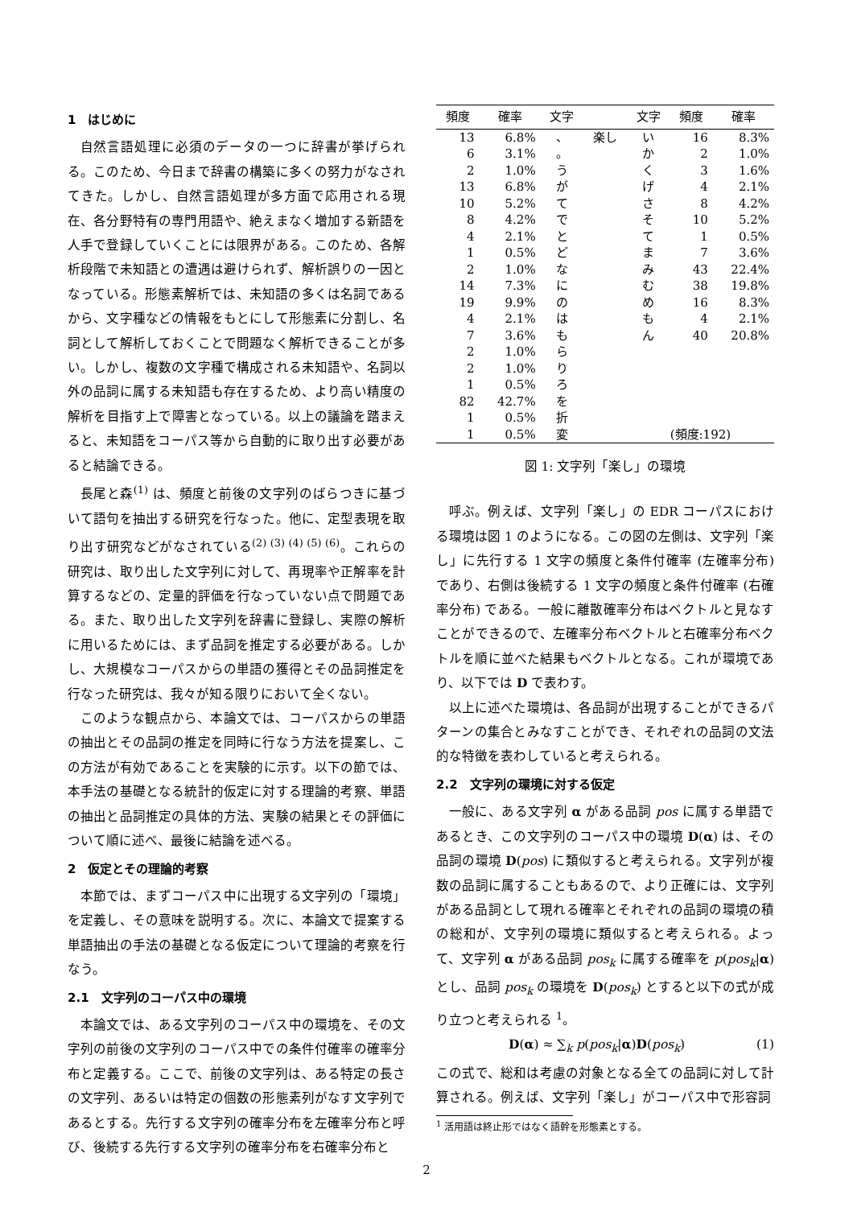1　はじめに
自然言語処理に必須のデータの一つに辞書が挙げられる。このため、今日まで辞書の構築に多くの努力がなされてきた。しかし、自然言語処理が多方面で応用される現在、各分野特有の専門用語や、絶えまなく増加する新語を人手で登録していくことには限界がある。このため、各解析段階で未知語との遭遇は避けられず、解析誤りの一因となっている。形態素解析では、未知語の多くは名詞であるから、文字種などの情報をもとにして形態素に分割し、名詞として解析しておくことで問題なく解析できることが多い。しかし、複数の文字種で構成される未知語や、名詞以外の品詞に属する未知語も存在するため、より高い精度の解析を目指す上で障害となっている。以上の議論を踏まえると、未知語をコーパス等から自動的に取り出す必要があると結論できる。
長尾と森<sup>(1)</sup> は、頻度と前後の文字列のばらつきに基づいて語句を抽出する研究を行なった。他に、定型表現を取り出す研究などがなされている<sup>(2) (3) (4) (5) (6)</sup>。これらの研究は、取り出した文字列に対して、再現率や正解率を計算するなどの、定量的評価を行なっていない点で問題である。また、取り出した文字列を辞書に登録し、実際の解析に用いるためには、まず品詞を推定する必要がある。しかし、大規模なコーパスからの単語の獲得とその品詞推定を行なった研究は、我々が知る限りにおいて全くない。
このような観点から、本論文では、コーパスからの単語の抽出とその品詞の推定を同時に行なう方法を提案し、この方法が有効であることを実験的に示す。以下の節では、本手法の基礎となる統計的仮定に対する理論的考察、単語の抽出と品詞推定の具体的方法、実験の結果とその評価について順に述べ、最後に結論を述べる。
2　仮定とその理論的考察
本節では、まずコーパス中に出現する文字列の「環境」を定義し、その意味を説明する。次に、本論文で提案する単語抽出の手法の基礎となる仮定について理論的考察を行なう。
2.1　文字列のコーパス中の環境
本論文では、ある文字列のコーパス中の環境を、その文字列の前後の文字列のコーパス中での条件付確率の確率分布と定義する。ここで、前後の文字列は、ある特定の長さの文字列、あるいは特定の個数の形態素列がなす文字列であるとする。先行する文字列の確率分布を左確率分布と呼び、後続する先行する文字列の確率分布を右確率分布と
| 頻度 | 確率 | 文字 | | 文字 | 頻度 | 確率 |
| --- | --- | --- | --- | --- | --- | --- |
| 13 | 6.8% | 、 | 楽し | い | 16 | 8.3% |
| 6 | 3.1% | 。 | | か | 2 | 1.0% |
| 2 | 1.0% | う | | く | 3 | 1.6% |
| 13 | 6.8% | が | | げ | 4 | 2.1% |
| 10 | 5.2% | て | | さ | 8 | 4.2% |
| 8 | 4.2% | で | | そ | 10 | 5.2% |
| 4 | 2.1% | と | | て | 1 | 0.5% |
| 1 | 0.5% | ど | | ま | 7 | 3.6% |
| 2 | 1.0% | な | | み | 43 | 22.4% |
| 14 | 7.3% | に | | む | 38 | 19.8% |
| 19 | 9.9% | の | | め | 16 | 8.3% |
| 4 | 2.1% | は | | も | 4 | 2.1% |
| 7 | 3.6% | も | | ん | 40 | 20.8% |
| 2 | 1.0% | ら | | | | |
| 2 | 1.0% | り | | | | |
| 1 | 0.5% | ろ | | | | |
| 82 | 42.7% | を | | | | |
| 1 | 0.5% | 折 | | | | |
| 1 | 0.5% | 変 | | (頻度:192) | | |
図 1: 文字列「楽し」の環境
呼ぶ。例えば、文字列「楽し」の EDR コーパスにおける環境は図 1 のようになる。この図の左側は、文字列「楽し」に先行する 1 文字の頻度と条件付確率 (左確率分布) であり、右側は後続する 1 文字の頻度と条件付確率 (右確率分布) である。一般に離散確率分布はベクトルと見なすことができるので、左確率分布ベクトルと右確率分布ベクトルを順に並べた結果もベクトルとなる。これが環境であり、以下では D で表わす。
以上に述べた環境は、各品詞が出現することができるパターンの集合とみなすことができ、それぞれの品詞の文法的な特徴を表わしていると考えられる。
2.2　文字列の環境に対する仮定
一般に、ある文字列 α がある品詞 pos に属する単語であるとき、この文字列のコーパス中の環境 D(α) は、その品詞の環境 D(pos) に類似すると考えられる。文字列が複数の品詞に属することもあるので、より正確には、文字列がある品詞として現れる確率とそれぞれの品詞の環境の積の総和が、文字列の環境に類似すると考えられる。よって、文字列 α がある品詞 pos<sub>k</sub> に属する確率を p(pos<sub>k</sub>|α) とし、品詞 pos<sub>k</sub> の環境を D(pos<sub>k</sub>) とすると以下の式が成り立つと考えられる <sup>1</sup>。
D(α) ≈ ∑<sub>k</sub> p(pos<sub>k</sub>|α)D(pos<sub>k</sub>) (1)
この式で、総和は考慮の対象となる全ての品詞に対して計算される。例えば、文字列「楽し」がコーパス中で形容詞
<sup>1</sup> 活用語は終止形ではなく語幹を形態素とする。
2